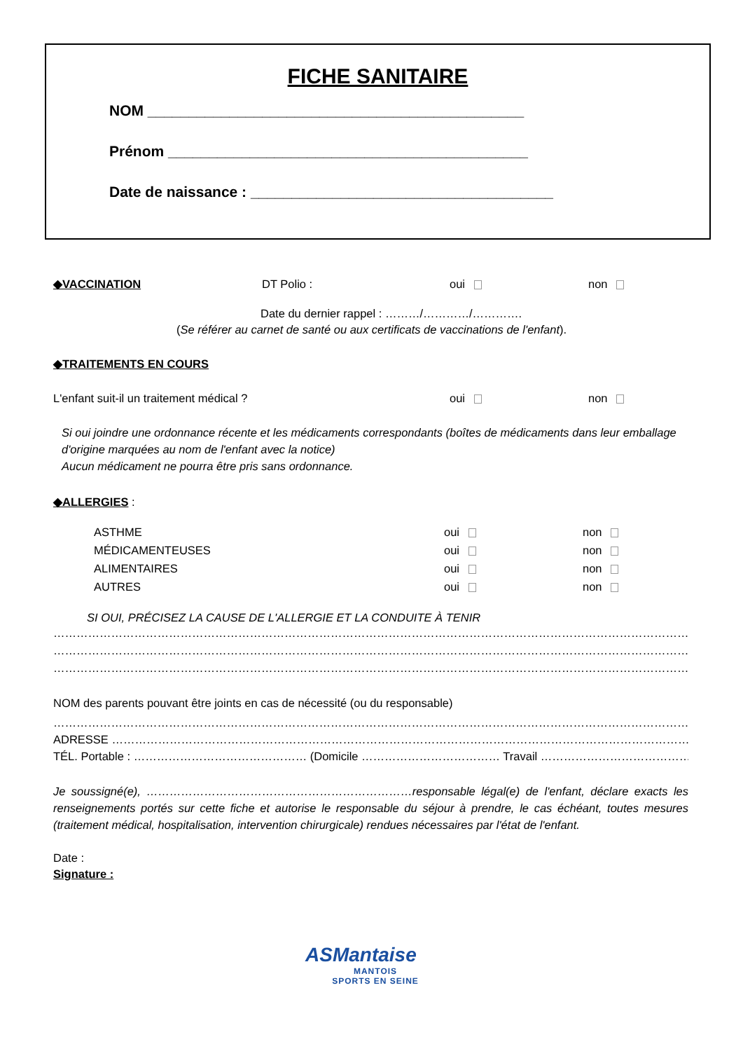FICHE SANITAIRE
NOM ______________________________________________
Prénom ____________________________________________
Date de naissance : _____________________________________
◆VACCINATION DT Polio : oui non
Date du dernier rappel : ………/…………/………….
(Se référer au carnet de santé ou aux certificats de vaccinations de l'enfant).
◆TRAITEMENTS EN COURS
L'enfant suit-il un traitement médical ? oui non
Si oui joindre une ordonnance récente et les médicaments correspondants (boîtes de médicaments dans leur emballage d'origine marquées au nom de l'enfant avec la notice)
Aucun médicament ne pourra être pris sans ordonnance.
◆ALLERGIES :
ASTHME oui non
MÉDICAMENTEUSES oui non
ALIMENTAIRES oui non
AUTRES oui non
SI OUI, PRÉCISEZ LA CAUSE DE L'ALLERGIE ET LA CONDUITE À TENIR
……………………………………………………………………………………………………………………………………………………………………………………
……………………………………………………………………………………………………………………………………………………………………………………
……………………………………………………………………………………………………………………………………………………………………………………
NOM des parents pouvant être joints en cas de nécessité (ou du responsable)
……………………………………………………………………………………………………………………………………………………………………………
ADRESSE ………………………………………………………………………………………………………………………………………………………………
TÉL. Portable : ……………………………………… (Domicile ……………………………… Travail ………………………………….…)
Je soussigné(e), ……………………………………………………………responsable légal(e) de l'enfant, déclare exacts les renseignements portés sur cette fiche et autorise le responsable du séjour à prendre, le cas échéant, toutes mesures (traitement médical, hospitalisation, intervention chirurgicale) rendues nécessaires par l'état de l'enfant.
Date :
Signature :
ASMantaise
MANTOIS
SPORTS EN SEINE